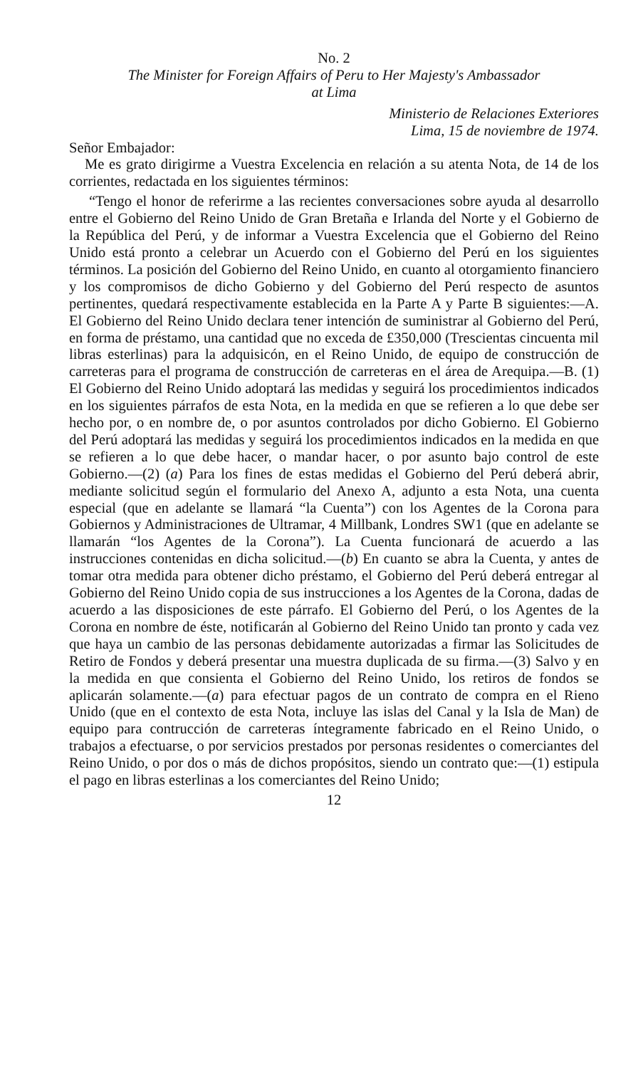No. 2
The Minister for Foreign Affairs of Peru to Her Majesty's Ambassador
at Lima
Ministerio de Relaciones Exteriores
Lima, 15 de noviembre de 1974.
Señor Embajador:
Me es grato dirigirme a Vuestra Excelencia en relación a su atenta Nota, de 14 de los corrientes, redactada en los siguientes términos:
“Tengo el honor de referirme a las recientes conversaciones sobre ayuda al desarrollo entre el Gobierno del Reino Unido de Gran Bretaña e Irlanda del Norte y el Gobierno de la República del Perú, y de informar a Vuestra Excelencia que el Gobierno del Reino Unido está pronto a celebrar un Acuerdo con el Gobierno del Perú en los siguientes términos. La posición del Gobierno del Reino Unido, en cuanto al otorgamiento financiero y los compromisos de dicho Gobierno y del Gobierno del Perú respecto de asuntos pertinentes, quedará respectivamente establecida en la Parte A y Parte B siguientes:—A. El Gobierno del Reino Unido declara tener intención de suministrar al Gobierno del Perú, en forma de préstamo, una cantidad que no exceda de £350,000 (Trescientas cincuenta mil libras esterlinas) para la adquisicón, en el Reino Unido, de equipo de construcción de carreteras para el programa de construcción de carreteras en el área de Arequipa.—B. (1) El Gobierno del Reino Unido adoptará las medidas y seguirá los procedimientos indicados en los siguientes párrafos de esta Nota, en la medida en que se refieren a lo que debe ser hecho por, o en nombre de, o por asuntos controlados por dicho Gobierno. El Gobierno del Perú adoptará las medidas y seguirá los procedimientos indicados en la medida en que se refieren a lo que debe hacer, o mandar hacer, o por asunto bajo control de este Gobierno.—(2) (a) Para los fines de estas medidas el Gobierno del Perú deberá abrir, mediante solicitud según el formulario del Anexo A, adjunto a esta Nota, una cuenta especial (que en adelante se llamará “la Cuenta”) con los Agentes de la Corona para Gobiernos y Administraciones de Ultramar, 4 Millbank, Londres SW1 (que en adelante se llamarán “los Agentes de la Corona”). La Cuenta funcionará de acuerdo a las instrucciones contenidas en dicha solicitud.—(b) En cuanto se abra la Cuenta, y antes de tomar otra medida para obtener dicho préstamo, el Gobierno del Perú deberá entregar al Gobierno del Reino Unido copia de sus instrucciones a los Agentes de la Corona, dadas de acuerdo a las disposiciones de este párrafo. El Gobierno del Perú, o los Agentes de la Corona en nombre de éste, notificarán al Gobierno del Reino Unido tan pronto y cada vez que haya un cambio de las personas debidamente autorizadas a firmar las Solicitudes de Retiro de Fondos y deberá presentar una muestra duplicada de su firma.—(3) Salvo y en la medida en que consienta el Gobierno del Reino Unido, los retiros de fondos se aplicarán solamente.—(a) para efectuar pagos de un contrato de compra en el Rieno Unido (que en el contexto de esta Nota, incluye las islas del Canal y la Isla de Man) de equipo para contrucción de carreteras íntegramente fabricado en el Reino Unido, o trabajos a efectuarse, o por servicios prestados por personas residentes o comerciantes del Reino Unido, o por dos o más de dichos propósitos, siendo un contrato que:—(1) estipula el pago en libras esterlinas a los comerciantes del Reino Unido;
12